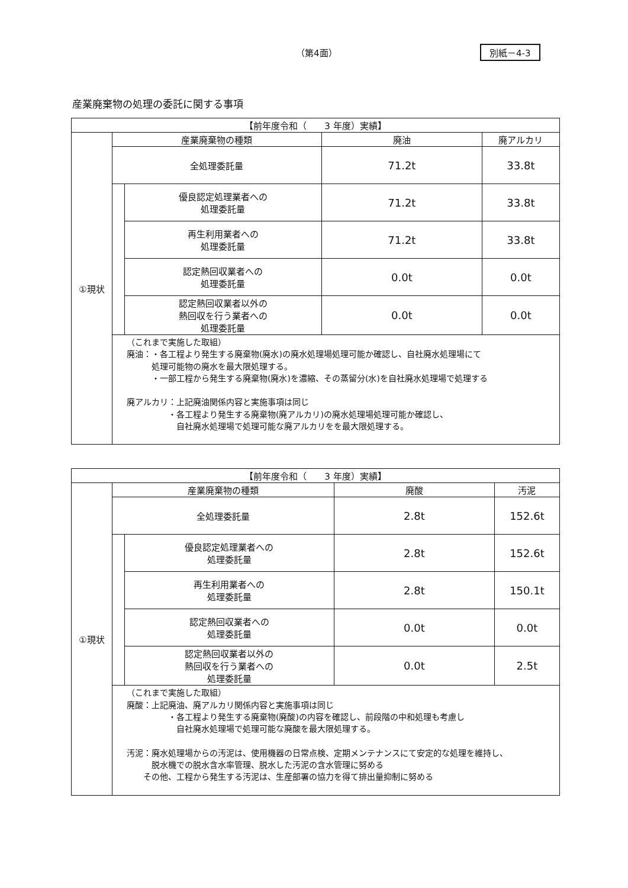（第4面） 別紙－4-3
産業廃棄物の処理の委託に関する事項
| 【前年度令和（ 3 年度）実績】 | | | | |
| ①現状 | 産業廃棄物の種類 | | 廃油 | 廃アルカリ |
| | 全処理委託量 | | 71.2t | 33.8t |
| | | 優良認定処理業者への 処理委託量 | 71.2t | 33.8t |
| | | 再生利用業者への 処理委託量 | 71.2t | 33.8t |
| | | 認定熱回収業者への 処理委託量 | 0.0t | 0.0t |
| | | 認定熱回収業者以外の 熱回収を行う業者への 処理委託量 | 0.0t | 0.0t |
| | （これまで実施した取組） 廃油：・各工程より発生する廃棄物(廃水)の廃水処理場処理可能か確認し、自社廃水処理場にて 処理可能物の廃水を最大限処理する。 ・一部工程から発生する廃棄物(廃水)を濃縮、その蒸留分(水)を自社廃水処理場で処理する 廃アルカリ：上記廃油関係内容と実施事項は同じ ・各工程より発生する廃棄物(廃アルカリ)の廃水処理場処理可能か確認し、 自社廃水処理場で処理可能な廃アルカリをを最大限処理する。 | | | |
| 【前年度令和（ 3 年度）実績】 | | | | |
| ①現状 | 産業廃棄物の種類 | | 廃酸 | 汚泥 |
| | 全処理委託量 | | 2.8t | 152.6t |
| | | 優良認定処理業者への 処理委託量 | 2.8t | 152.6t |
| | | 再生利用業者への 処理委託量 | 2.8t | 150.1t |
| | | 認定熱回収業者への 処理委託量 | 0.0t | 0.0t |
| | | 認定熱回収業者以外の 熱回収を行う業者への 処理委託量 | 0.0t | 2.5t |
| | （これまで実施した取組） 廃酸：上記廃油、廃アルカリ関係内容と実施事項は同じ ・各工程より発生する廃棄物(廃酸)の内容を確認し、前段階の中和処理も考慮し 自社廃水処理場で処理可能な廃酸を最大限処理する。 汚泥：廃水処理場からの汚泥は、使用機器の日常点検、定期メンテナンスにて安定的な処理を維持し、 脱水機での脱水含水率管理、脱水した汚泥の含水管理に努める その他、工程から発生する汚泥は、生産部署の協力を得て排出量抑制に努める | | | |